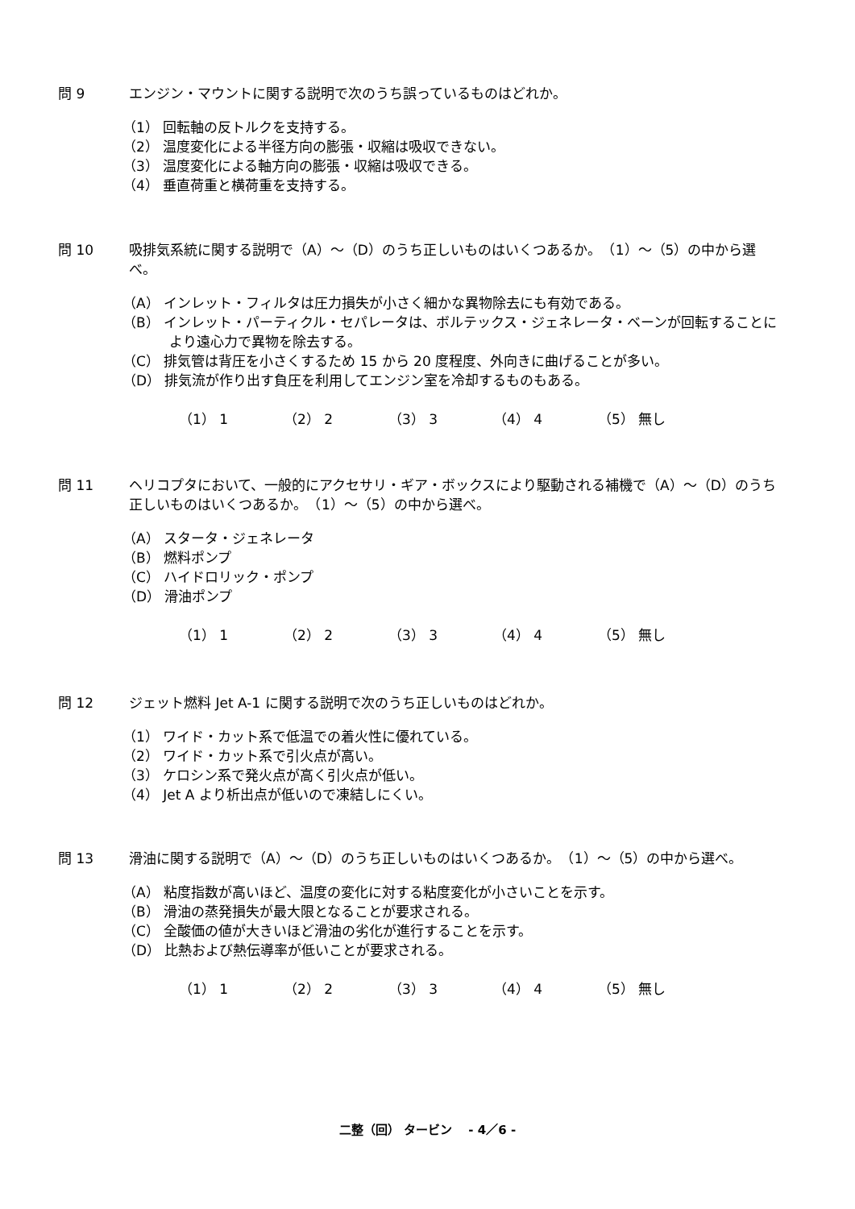問 9 エンジン・マウントに関する説明で次のうち誤っているものはどれか。
（1） 回転軸の反トルクを支持する。
（2） 温度変化による半径方向の膨張・収縮は吸収できない。
（3） 温度変化による軸方向の膨張・収縮は吸収できる。
（4） 垂直荷重と横荷重を支持する。
問 10 吸排気系統に関する説明で（A）～（D）のうち正しいものはいくつあるか。　（1）～（5）の中から選べ。
（A） インレット・フィルタは圧力損失が小さく細かな異物除去にも有効である。
（B） インレット・パーティクル・セパレータは、ボルテックス・ジェネレータ・ベーンが回転することにより遠心力で異物を除去する。
（C） 排気管は背圧を小さくするため 15 から 20 度程度、外向きに曲げることが多い。
（D） 排気流が作り出す負圧を利用してエンジン室を冷却するものもある。
（1） 1 （2） 2 （3） 3 （4） 4 （5） 無し
問 11 ヘリコプタにおいて、一般的にアクセサリ・ギア・ボックスにより駆動される補機で（A）～（D）のうち正しいものはいくつあるか。　（1）～（5）の中から選べ。
（A） スタータ・ジェネレータ
（B） 燃料ポンプ
（C） ハイドロリック・ポンプ
（D） 滑油ポンプ
（1） 1 （2） 2 （3） 3 （4） 4 （5） 無し
問 12 ジェット燃料 Jet A-1 に関する説明で次のうち正しいものはどれか。
（1） ワイド・カット系で低温での着火性に優れている。
（2） ワイド・カット系で引火点が高い。
（3） ケロシン系で発火点が高く引火点が低い。
（4） Jet A より析出点が低いので凍結しにくい。
問 13 滑油に関する説明で（A）～（D）のうち正しいものはいくつあるか。　（1）～（5）の中から選べ。
（A） 粘度指数が高いほど、温度の変化に対する粘度変化が小さいことを示す。
（B） 滑油の蒸発損失が最大限となることが要求される。
（C） 全酸価の値が大きいほど滑油の劣化が進行することを示す。
（D） 比熱および熱伝導率が低いことが要求される。
（1） 1 （2） 2 （3） 3 （4） 4 （5） 無し
二整（回） タービン　 - 4／6 -